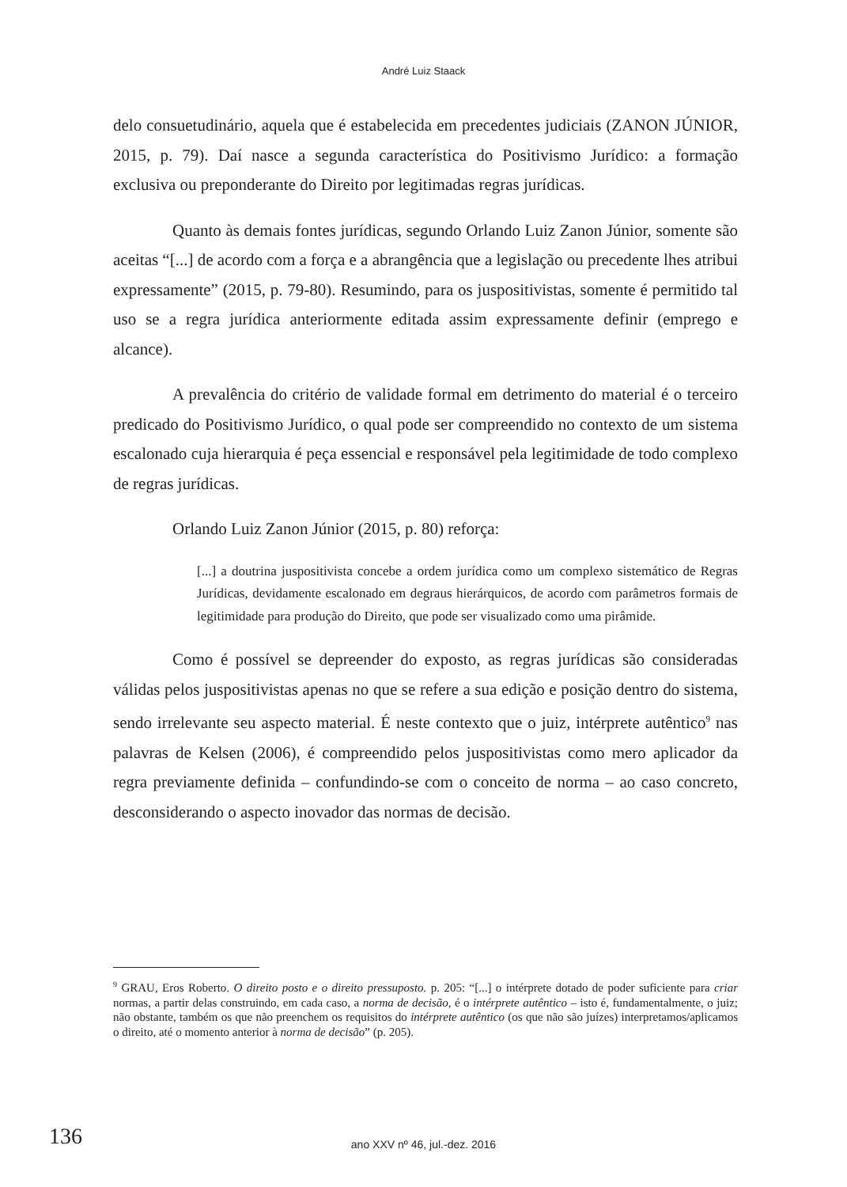André Luiz Staack
delo consuetudinário, aquela que é estabelecida em precedentes judiciais (ZANON JÚNIOR, 2015, p. 79). Daí nasce a segunda característica do Positivismo Jurídico: a formação exclusiva ou preponderante do Direito por legitimadas regras jurídicas.
Quanto às demais fontes jurídicas, segundo Orlando Luiz Zanon Júnior, somente são aceitas “[...] de acordo com a força e a abrangência que a legislação ou precedente lhes atribui expressamente” (2015, p. 79-80). Resumindo, para os juspositivistas, somente é permitido tal uso se a regra jurídica anteriormente editada assim expressamente definir (emprego e alcance).
A prevalência do critério de validade formal em detrimento do material é o terceiro predicado do Positivismo Jurídico, o qual pode ser compreendido no contexto de um sistema escalonado cuja hierarquia é peça essencial e responsável pela legitimidade de todo complexo de regras jurídicas.
Orlando Luiz Zanon Júnior (2015, p. 80) reforça:
[...] a doutrina juspositivista concebe a ordem jurídica como um complexo sistemático de Regras Jurídicas, devidamente escalonado em degraus hierárquicos, de acordo com parâmetros formais de legitimidade para produção do Direito, que pode ser visualizado como uma pirâmide.
Como é possível se depreender do exposto, as regras jurídicas são consideradas válidas pelos juspositivistas apenas no que se refere a sua edição e posição dentro do sistema, sendo irrelevante seu aspecto material. É neste contexto que o juiz, intérprete autêntico<sup>9</sup> nas palavras de Kelsen (2006), é compreendido pelos juspositivistas como mero aplicador da regra previamente definida – confundindo-se com o conceito de norma – ao caso concreto, desconsiderando o aspecto inovador das normas de decisão.
<sup>9</sup> GRAU, Eros Roberto. O direito posto e o direito pressuposto. p. 205: “[...] o intérprete dotado de poder suficiente para criar normas, a partir delas construindo, em cada caso, a norma de decisão, é o intérprete autêntico – isto é, fundamentalmente, o juiz; não obstante, também os que não preenchem os requisitos do intérprete autêntico (os que não são juízes) interpretamos/aplicamos o direito, até o momento anterior à norma de decisão” (p. 205).
136
ano XXV nº 46, jul.-dez. 2016